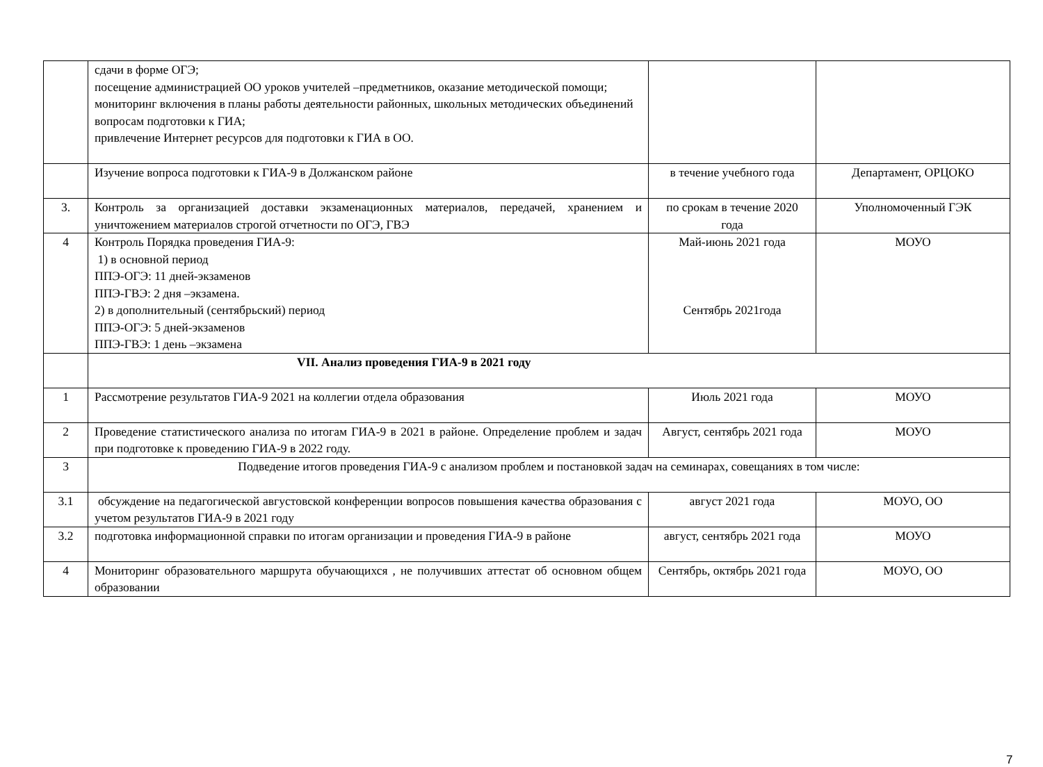| | сдачи в форме ОГЭ; посещение администрацией ОО уроков учителей –предметников, оказание методической помощи; мониторинг включения в планы работы деятельности районных, школьных методических объединений вопросам подготовки к ГИА; привлечение Интернет ресурсов для подготовки к ГИА в ОО. | | |
| | Изучение вопроса подготовки к ГИА-9 в Должанском районе | в течение учебного года | Департамент, ОРЦОКО |
| 3. | Контроль за организацией доставки экзаменационных материалов, передачей, хранением и уничтожением материалов строгой отчетности по ОГЭ, ГВЭ | по срокам в течение 2020 года | Уполномоченный ГЭК |
| 4 | Контроль Порядка проведения ГИА-9: 1) в основной период ППЭ-ОГЭ: 11 дней-экзаменов ППЭ-ГВЭ: 2 дня –экзамена. 2) в дополнительный (сентябрьский) период ППЭ-ОГЭ: 5 дней-экзаменов ППЭ-ГВЭ: 1 день –экзамена | Май-июнь 2021 года Сентябрь 2021года | МОУО |
| | VII. Анализ проведения ГИА-9 в 2021 году | | |
| 1 | Рассмотрение результатов ГИА-9 2021 на коллегии отдела образования | Июль 2021 года | МОУО |
| 2 | Проведение статистического анализа по итогам ГИА-9 в 2021 в районе. Определение проблем и задач при подготовке к проведению ГИА-9 в 2022 году. | Август, сентябрь 2021 года | МОУО |
| 3 | Подведение итогов проведения ГИА-9 с анализом проблем и постановкой задач на семинарах, совещаниях в том числе: | | |
| 3.1 | обсуждение на педагогической августовской конференции вопросов повышения качества образования с учетом результатов ГИА-9 в 2021 году | август 2021 года | МОУО, ОО |
| 3.2 | подготовка информационной справки по итогам организации и проведения ГИА-9 в районе | август, сентябрь 2021 года | МОУО |
| 4 | Мониторинг образовательного маршрута обучающихся , не получивших аттестат об основном общем образовании | Сентябрь, октябрь 2021 года | МОУО, ОО |
7